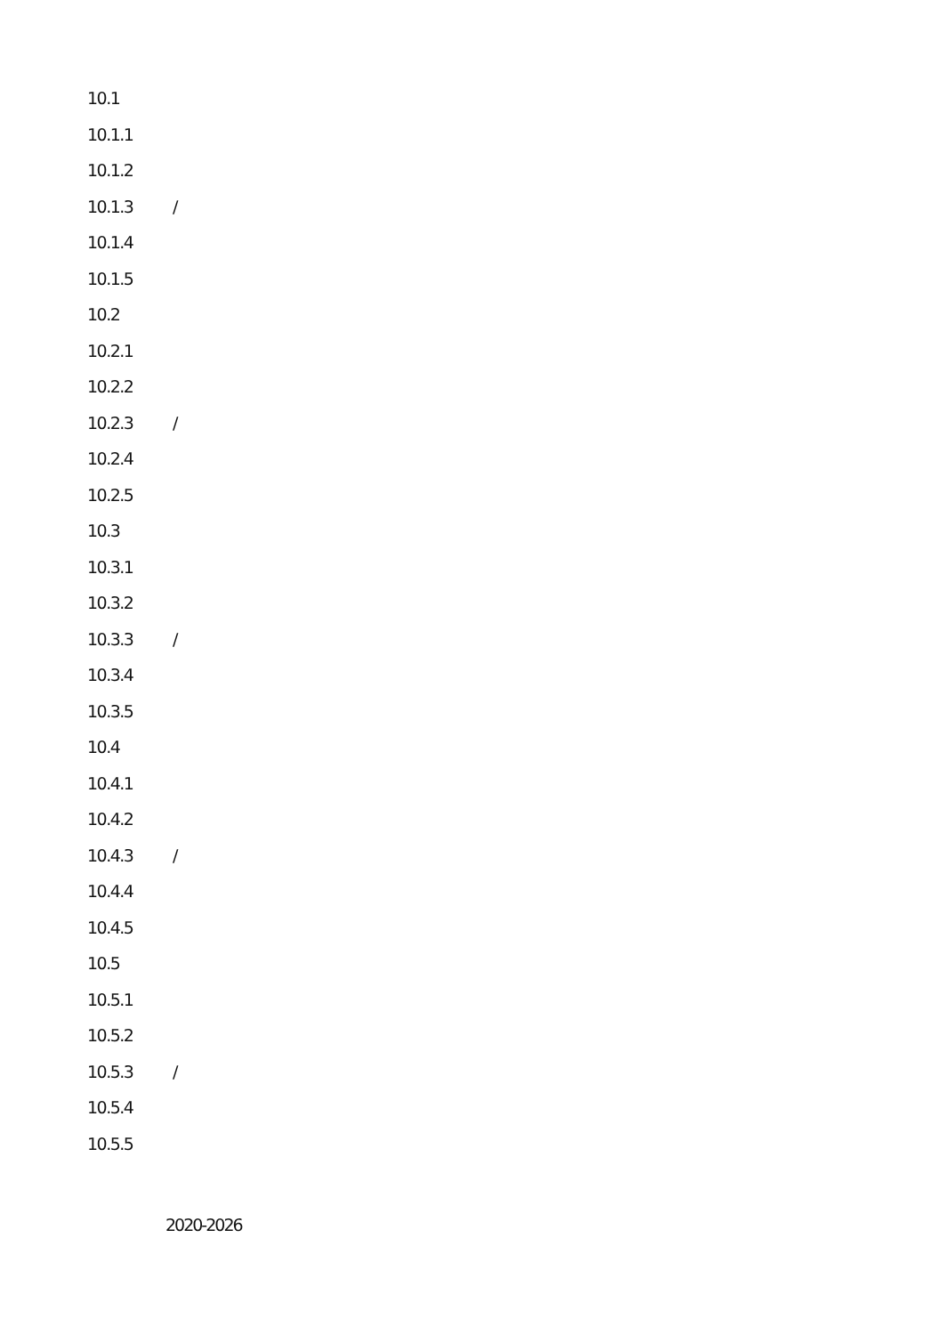10.1
10.1.1
10.1.2
10.1.3 /
10.1.4
10.1.5
10.2
10.2.1
10.2.2
10.2.3 /
10.2.4
10.2.5
10.3
10.3.1
10.3.2
10.3.3 /
10.3.4
10.3.5
10.4
10.4.1
10.4.2
10.4.3 /
10.4.4
10.4.5
10.5
10.5.1
10.5.2
10.5.3 /
10.5.4
10.5.5
2020-2026